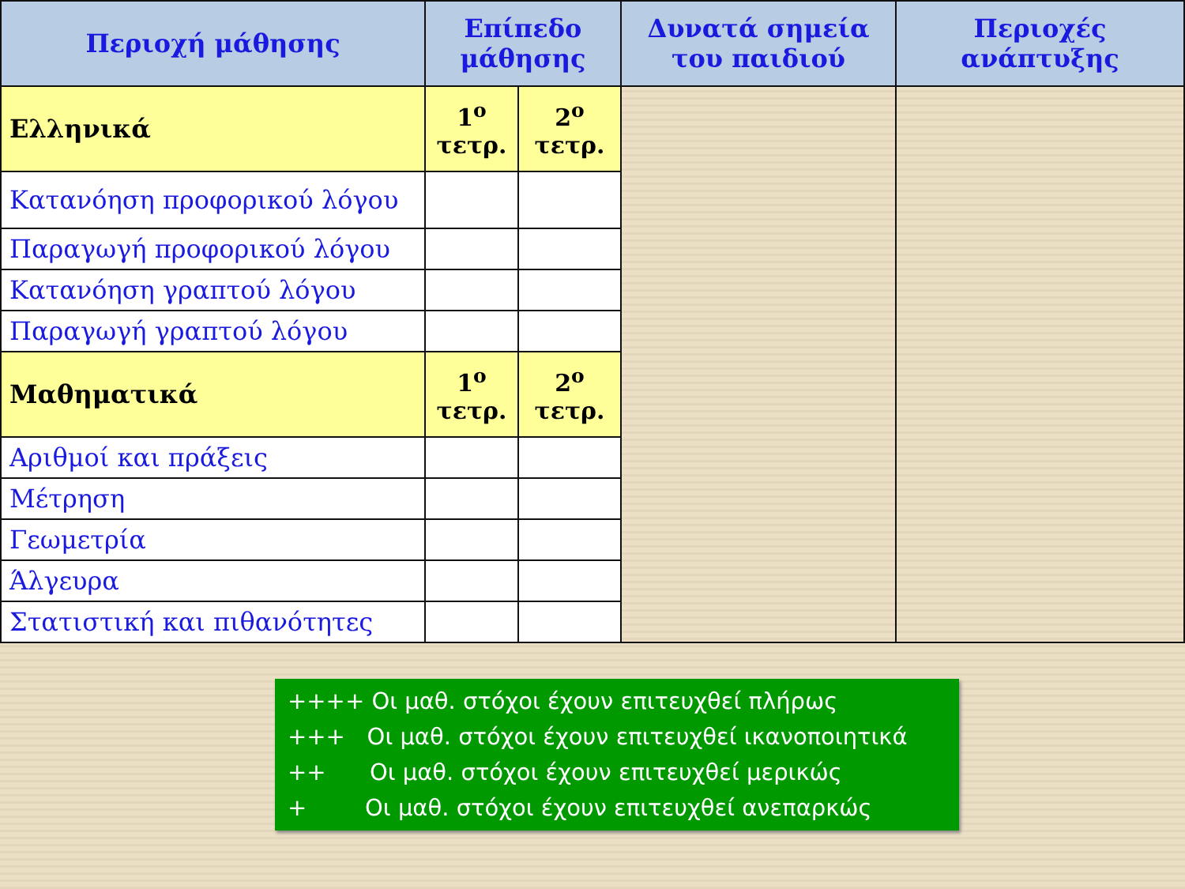| Περιοχή μάθησης | Επίπεδο μάθησης | | Δυνατά σημεία του παιδιού | Περιοχές ανάπτυξης |
| --- | --- | --- | --- | --- |
| Ελληνικά | 1<sup>ο</sup> τετρ. | 2<sup>ο</sup> τετρ. | | |
| Κατανόηση προφορικού λόγου | | | | |
| Παραγωγή προφορικού λόγου | | | | |
| Κατανόηση γραπτού λόγου | | | | |
| Παραγωγή γραπτού λόγου | | | | |
| Μαθηματικά | 1<sup>ο</sup> τετρ. | 2<sup>ο</sup> τετρ. | | |
| Αριθμοί και πράξεις | | | | |
| Μέτρηση | | | | |
| Γεωμετρία | | | | |
| Άλγευρα | | | | |
| Στατιστική και πιθανότητες | | | | |
++++ Οι μαθ. στόχοι έχουν επιτευχθεί πλήρως
+++ Οι μαθ. στόχοι έχουν επιτευχθεί ικανοποιητικά
++ Οι μαθ. στόχοι έχουν επιτευχθεί μερικώς
+ Οι μαθ. στόχοι έχουν επιτευχθεί ανεπαρκώς